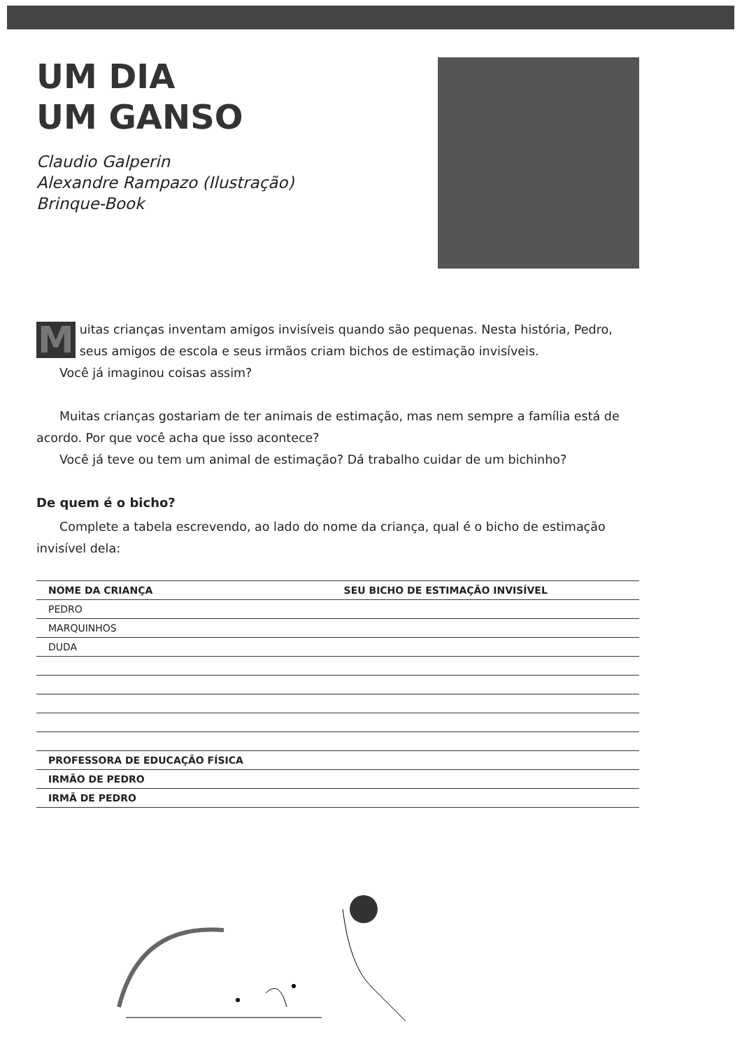UM DIA
UM GANSO
Claudio Galperin
Alexandre Rampazo (Ilustração)
Brinque-Book
Muitas crianças inventam amigos invisíveis quando são pequenas. Nesta história, Pedro, seus amigos de escola e seus irmãos criam bichos de estimação invisíveis.
Você já imaginou coisas assim?
Muitas crianças gostariam de ter animais de estimação, mas nem sempre a família está de acordo. Por que você acha que isso acontece?
Você já teve ou tem um animal de estimação? Dá trabalho cuidar de um bichinho?
De quem é o bicho?
Complete a tabela escrevendo, ao lado do nome da criança, qual é o bicho de estimação invisível dela:
| NOME DA CRIANÇA | SEU BICHO DE ESTIMAÇÃO INVISÍVEL |
| --- | --- |
| PEDRO | |
| MARQUINHOS | |
| DUDA | |
| PROFESSORA DE EDUCAÇÃO FÍSICA | |
| IRMÃO DE PEDRO | |
| IRMÃ DE PEDRO | |